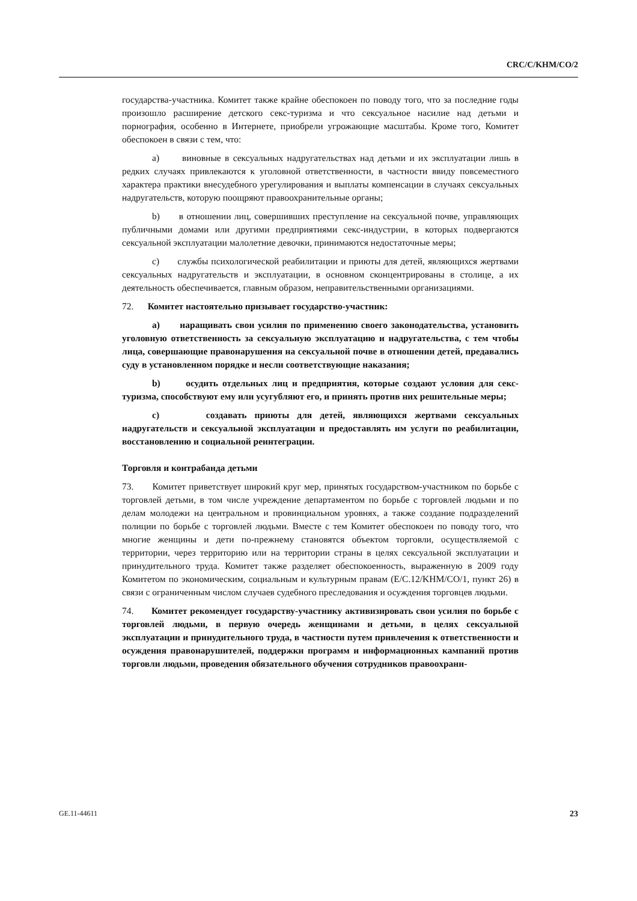CRC/C/KHM/CO/2
государства-участника. Комитет также крайне обеспокоен по поводу того, что за последние годы произошло расширение детского секс-туризма и что сексуальное насилие над детьми и порнография, особенно в Интернете, приобрели угрожающие масштабы. Кроме того, Комитет обеспокоен в связи с тем, что:
a) виновные в сексуальных надругательствах над детьми и их эксплуатации лишь в редких случаях привлекаются к уголовной ответственности, в частности ввиду повсеместного характера практики внесудебного урегулирования и выплаты компенсации в случаях сексуальных надругательств, которую поощряют правоохранительные органы;
b) в отношении лиц, совершивших преступление на сексуальной почве, управляющих публичными домами или другими предприятиями секс-индустрии, в которых подвергаются сексуальной эксплуатации малолетние девочки, принимаются недостаточные меры;
c) службы психологической реабилитации и приюты для детей, являющихся жертвами сексуальных надругательств и эксплуатации, в основном сконцентрированы в столице, а их деятельность обеспечивается, главным образом, неправительственными организациями.
72. Комитет настоятельно призывает государство-участник:
a) наращивать свои усилия по применению своего законодательства, установить уголовную ответственность за сексуальную эксплуатацию и надругательства, с тем чтобы лица, совершающие правонарушения на сексуальной почве в отношении детей, предавались суду в установленном порядке и несли соответствующие наказания;
b) осудить отдельных лиц и предприятия, которые создают условия для секс-туризма, способствуют ему или усугубляют его, и принять против них решительные меры;
c) создавать приюты для детей, являющихся жертвами сексуальных надругательств и сексуальной эксплуатации и предоставлять им услуги по реабилитации, восстановлению и социальной реинтеграции.
Торговля и контрабанда детьми
73. Комитет приветствует широкий круг мер, принятых государством-участником по борьбе с торговлей детьми, в том числе учреждение департаментом по борьбе с торговлей людьми и по делам молодежи на центральном и провинциальном уровнях, а также создание подразделений полиции по борьбе с торговлей людьми. Вместе с тем Комитет обеспокоен по поводу того, что многие женщины и дети по-прежнему становятся объектом торговли, осуществляемой с территории, через территорию или на территории страны в целях сексуальной эксплуатации и принудительного труда. Комитет также разделяет обеспокоенность, выраженную в 2009 году Комитетом по экономическим, социальным и культурным правам (E/C.12/KHM/CO/1, пункт 26) в связи с ограниченным числом случаев судебного преследования и осуждения торговцев людьми.
74. Комитет рекомендует государству-участнику активизировать свои усилия по борьбе с торговлей людьми, в первую очередь женщинами и детьми, в целях сексуальной эксплуатации и принудительного труда, в частности путем привлечения к ответственности и осуждения правонарушителей, поддержки программ и информационных кампаний против торговли людьми, проведения обязательного обучения сотрудников правоохрани-
GE.11-44611 23